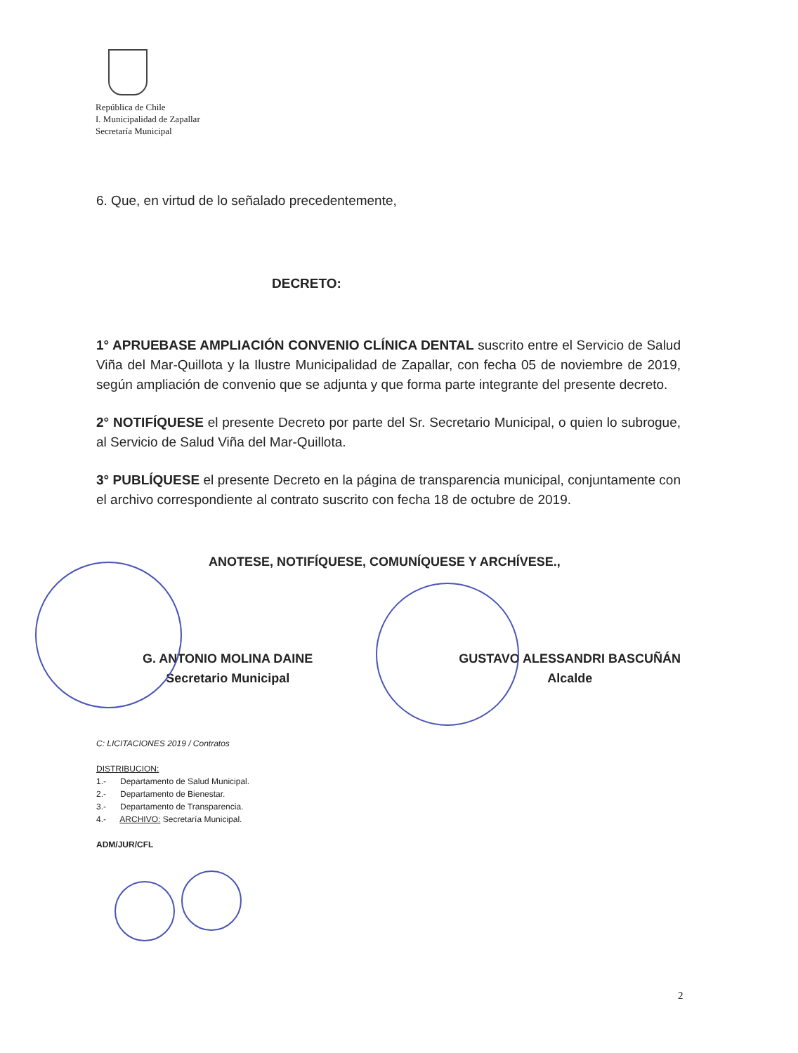República de Chile
I. Municipalidad de Zapallar
Secretaría Municipal
6. Que, en virtud de lo señalado precedentemente,
DECRETO:
1° APRUEBASE AMPLIACIÓN CONVENIO CLÍNICA DENTAL suscrito entre el Servicio de Salud Viña del Mar-Quillota y la Ilustre Municipalidad de Zapallar, con fecha 05 de noviembre de 2019, según ampliación de convenio que se adjunta y que forma parte integrante del presente decreto.
2° NOTIFÍQUESE el presente Decreto por parte del Sr. Secretario Municipal, o quien lo subrogue, al Servicio de Salud Viña del Mar-Quillota.
3° PUBLÍQUESE el presente Decreto en la página de transparencia municipal, conjuntamente con el archivo correspondiente al contrato suscrito con fecha 18 de octubre de 2019.
ANOTESE, NOTIFÍQUESE, COMUNÍQUESE Y ARCHÍVESE.,
G. ANTONIO MOLINA DAINE
Secretario Municipal
GUSTAVO ALESSANDRI BASCUÑÁN
Alcalde
C: LICITACIONES 2019 / Contratos
DISTRIBUCION:
1.- Departamento de Salud Municipal.
2.- Departamento de Bienestar.
3.- Departamento de Transparencia.
4.- ARCHIVO: Secretaría Municipal.
ADM/JUR/CFL
2